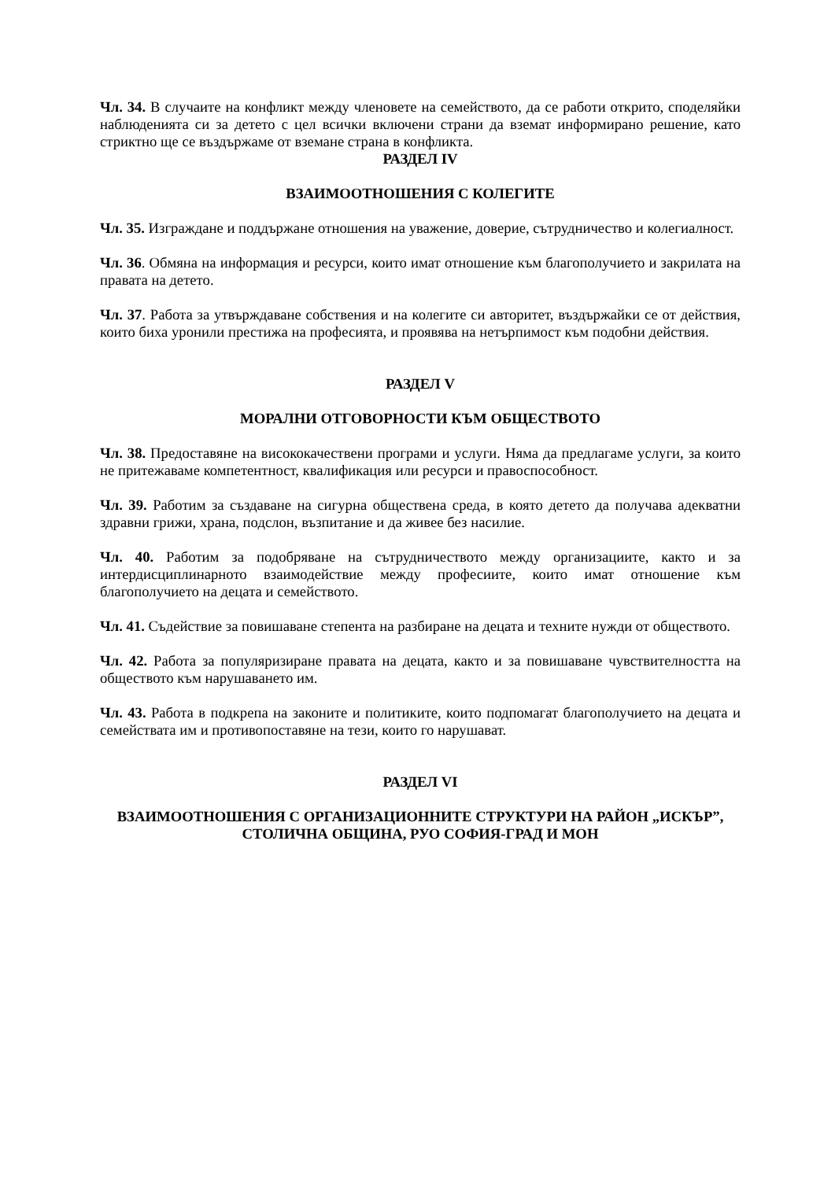Чл. 34. В случаите на конфликт между членовете на семейството, да се работи открито, споделяйки наблюденията си за детето с цел всички включени страни да вземат информирано решение, като стриктно ще се въздържаме от вземане страна в конфликта.
РАЗДЕЛ IV
ВЗАИМООТНОШЕНИЯ С КОЛЕГИТЕ
Чл. 35. Изграждане и поддържане отношения на уважение, доверие, сътрудничество и колегиалност.
Чл. 36. Обмяна на информация и ресурси, които имат отношение към благополучието и закрилата на правата на детето.
Чл. 37. Работа за утвърждаване собствения и на колегите си авторитет, въздържайки се от действия, които биха уронили престижа на професията, и проявява на нетърпимост към подобни действия.
РАЗДЕЛ V
МОРАЛНИ ОТГОВОРНОСТИ КЪМ ОБЩЕСТВОТО
Чл. 38. Предоставяне на висококачествени програми и услуги. Няма да предлагаме услуги, за които не притежаваме компетентност, квалификация или ресурси и правоспособност.
Чл. 39. Работим за създаване на сигурна обществена среда, в която детето да получава адекватни здравни грижи, храна, подслон, възпитание и да живее без насилие.
Чл. 40. Работим за подобряване на сътрудничеството между организациите, както и за интердисциплинарното взаимодействие между професиите, които имат отношение към благополучието на децата и семейството.
Чл. 41. Съдействие за повишаване степента на разбиране на децата и техните нужди от обществото.
Чл. 42. Работа за популяризиране правата на децата, както и за повишаване чувствителността на обществото към нарушаването им.
Чл. 43. Работа в подкрепа на законите и политиките, които подпомагат благополучието на децата и семействата им и противопоставяне на тези, които го нарушават.
РАЗДЕЛ VI
ВЗАИМООТНОШЕНИЯ С ОРГАНИЗАЦИОННИТЕ СТРУКТУРИ НА РАЙОН „ИСКЪР”, СТОЛИЧНА ОБЩИНА, РУО СОФИЯ-ГРАД И МОН